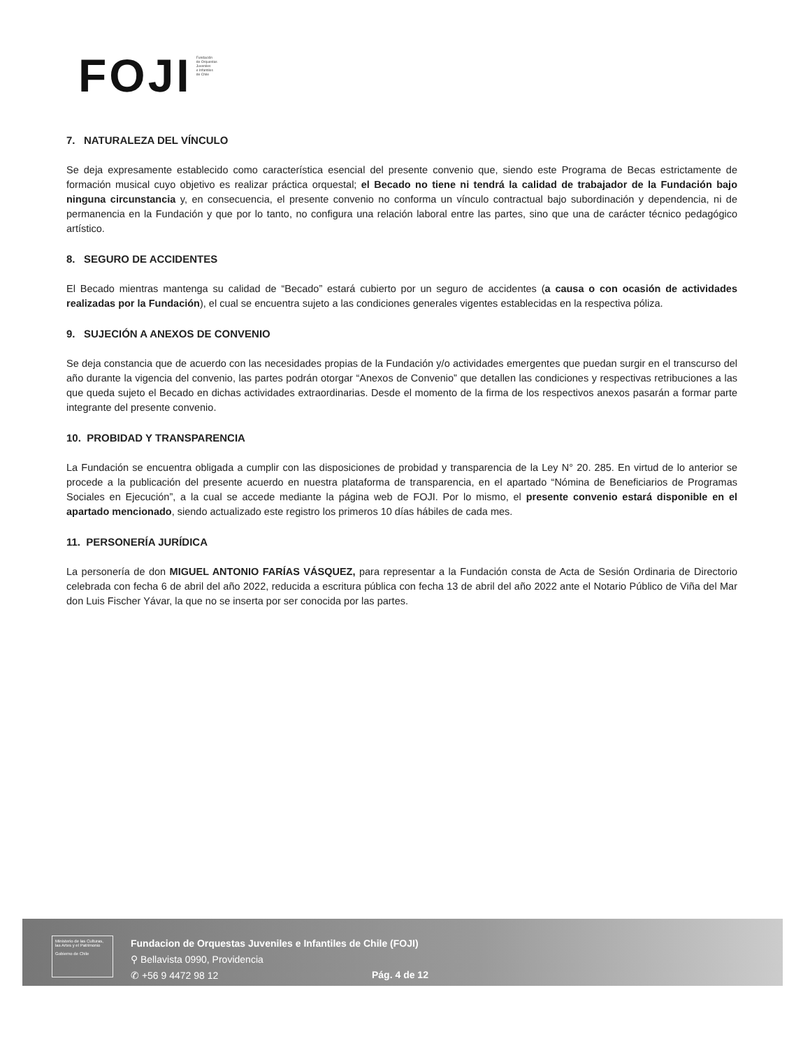FOJI
Fundación
de Orquestas
Juveniles
e Infantiles
de Chile
7. NATURALEZA DEL VÍNCULO
Se deja expresamente establecido como característica esencial del presente convenio que, siendo este Programa de Becas estrictamente de formación musical cuyo objetivo es realizar práctica orquestal; el Becado no tiene ni tendrá la calidad de trabajador de la Fundación bajo ninguna circunstancia y, en consecuencia, el presente convenio no conforma un vínculo contractual bajo subordinación y dependencia, ni de permanencia en la Fundación y que por lo tanto, no configura una relación laboral entre las partes, sino que una de carácter técnico pedagógico artístico.
8. SEGURO DE ACCIDENTES
El Becado mientras mantenga su calidad de “Becado” estará cubierto por un seguro de accidentes (a causa o con ocasión de actividades realizadas por la Fundación), el cual se encuentra sujeto a las condiciones generales vigentes establecidas en la respectiva póliza.
9. SUJECIÓN A ANEXOS DE CONVENIO
Se deja constancia que de acuerdo con las necesidades propias de la Fundación y/o actividades emergentes que puedan surgir en el transcurso del año durante la vigencia del convenio, las partes podrán otorgar “Anexos de Convenio” que detallen las condiciones y respectivas retribuciones a las que queda sujeto el Becado en dichas actividades extraordinarias. Desde el momento de la firma de los respectivos anexos pasarán a formar parte integrante del presente convenio.
10. PROBIDAD Y TRANSPARENCIA
La Fundación se encuentra obligada a cumplir con las disposiciones de probidad y transparencia de la Ley N° 20. 285. En virtud de lo anterior se procede a la publicación del presente acuerdo en nuestra plataforma de transparencia, en el apartado “Nómina de Beneficiarios de Programas Sociales en Ejecución”, a la cual se accede mediante la página web de FOJI. Por lo mismo, el presente convenio estará disponible en el apartado mencionado, siendo actualizado este registro los primeros 10 días hábiles de cada mes.
11. PERSONERÍA JURÍDICA
La personería de don MIGUEL ANTONIO FARÍAS VÁSQUEZ, para representar a la Fundación consta de Acta de Sesión Ordinaria de Directorio celebrada con fecha 6 de abril del año 2022, reducida a escritura pública con fecha 13 de abril del año 2022 ante el Notario Público de Viña del Mar don Luis Fischer Yávar, la que no se inserta por ser conocida por las partes.
Ministerio de las Culturas, las Artes y el Patrimonio
Gobierno de Chile
Fundacion de Orquestas Juveniles e Infantiles de Chile (FOJI)
⚲ Bellavista 0990, Providencia
✆ +56 9 4472 98 12
Pág. 4 de 12